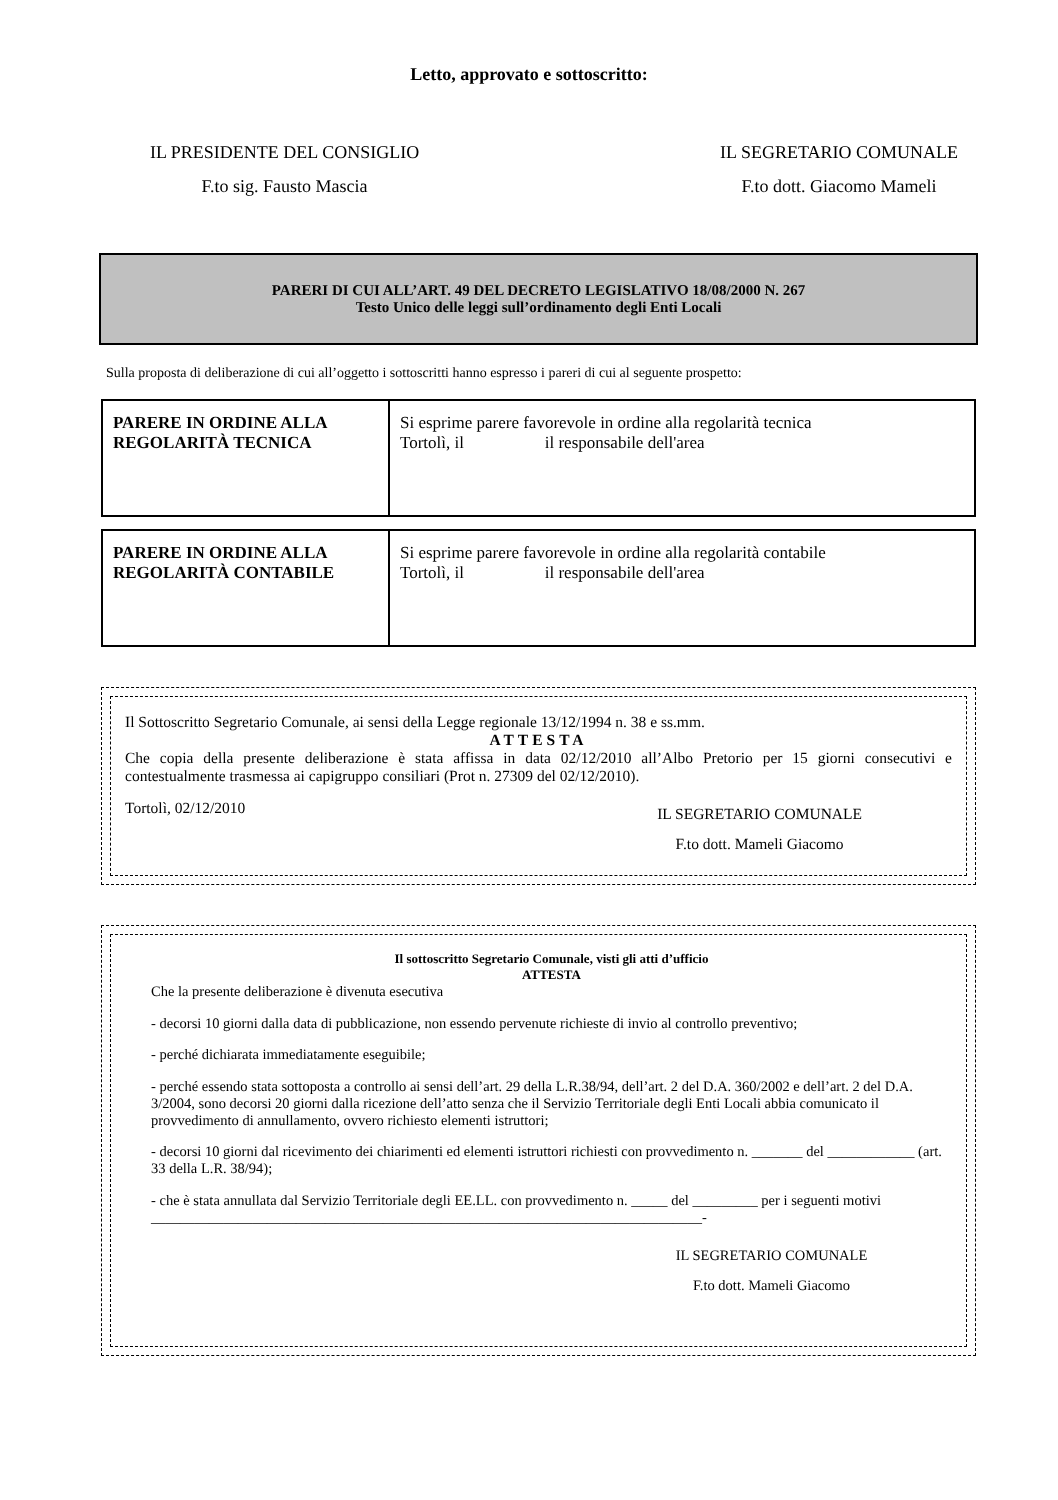Letto, approvato e sottoscritto:
IL PRESIDENTE DEL CONSIGLIO
F.to sig. Fausto Mascia
IL SEGRETARIO COMUNALE
F.to dott. Giacomo Mameli
PARERI DI CUI ALL’ART. 49 DEL DECRETO LEGISLATIVO 18/08/2000 N. 267
Testo Unico delle leggi sull’ordinamento degli Enti Locali
Sulla proposta di deliberazione di cui all’oggetto i sottoscritti hanno espresso i pareri di cui al seguente prospetto:
| PARERE IN ORDINE ALLA REGOLARITÀ TECNICA | Si esprime parere favorevole in ordine alla regolarità tecnica Tortolì, il il responsabile dell'area |
| PARERE IN ORDINE ALLA REGOLARITÀ CONTABILE | Si esprime parere favorevole in ordine alla regolarità contabile Tortolì, il il responsabile dell'area |
Il Sottoscritto Segretario Comunale, ai sensi della Legge regionale 13/12/1994 n. 38 e ss.mm.
ATTESTA
Che copia della presente deliberazione è stata affissa in data 02/12/2010 all’Albo Pretorio per 15 giorni consecutivi e contestualmente trasmessa ai capigruppo consiliari (Prot n. 27309 del 02/12/2010).
Tortolì, 02/12/2010 IL SEGRETARIO COMUNALE
F.to dott. Mameli Giacomo
Il sottoscritto Segretario Comunale, visti gli atti d’ufficio
ATTESTA
Che la presente deliberazione è divenuta esecutiva
- decorsi 10 giorni dalla data di pubblicazione, non essendo pervenute richieste di invio al controllo preventivo;
- perché dichiarata immediatamente eseguibile;
- perché essendo stata sottoposta a controllo ai sensi dell’art. 29 della L.R.38/94, dell’art. 2 del D.A. 360/2002 e dell’art. 2 del D.A. 3/2004, sono decorsi 20 giorni dalla ricezione dell’atto senza che il Servizio Territoriale degli Enti Locali abbia comunicato il provvedimento di annullamento, ovvero richiesto elementi istruttori;
- decorsi 10 giorni dal ricevimento dei chiarimenti ed elementi istruttori richiesti con provvedimento n. _______ del ____________ (art. 33 della L.R. 38/94);
- che è stata annullata dal Servizio Territoriale degli EE.LL. con provvedimento n. _____ del _________ per i seguenti motivi ____________________________________________________________________________-
IL SEGRETARIO COMUNALE
F.to dott. Mameli Giacomo